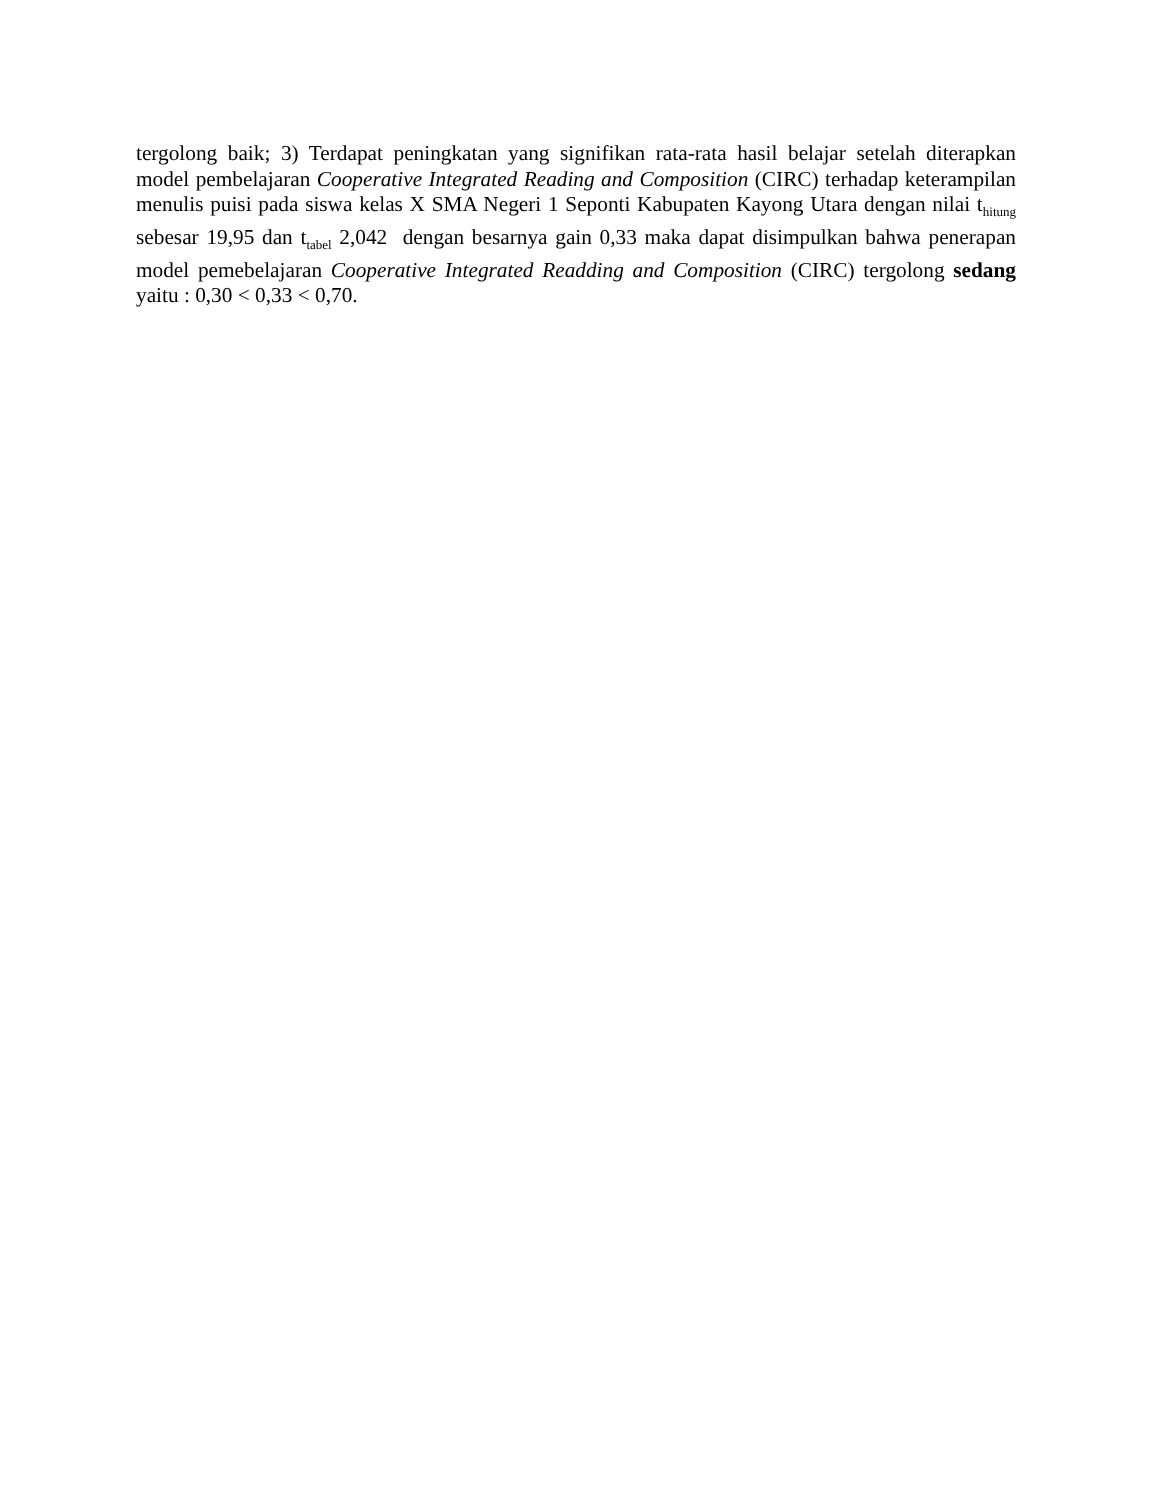tergolong baik; 3) Terdapat peningkatan yang signifikan rata-rata hasil belajar setelah diterapkan model pembelajaran Cooperative Integrated Reading and Composition (CIRC) terhadap keterampilan menulis puisi pada siswa kelas X SMA Negeri 1 Seponti Kabupaten Kayong Utara dengan nilai t<sub>hitung</sub> sebesar 19,95 dan t<sub>tabel</sub> 2,042 dengan besarnya gain 0,33 maka dapat disimpulkan bahwa penerapan model pemebelajaran Cooperative Integrated Readding and Composition (CIRC) tergolong sedang yaitu : 0,30 < 0,33 < 0,70.